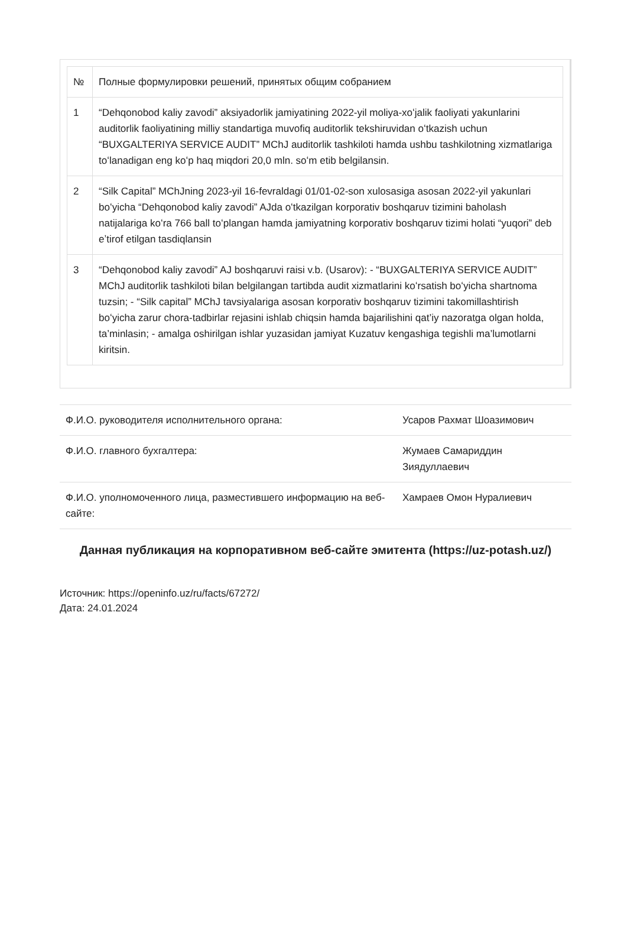| № | Полные формулировки решений, принятых общим собранием |
| 1 | “Dehqonobod kaliy zavodi” aksiyadorlik jamiyatining 2022-yil moliya-xoʻjalik faoliyati yakunlarini auditorlik faoliyatining milliy standartiga muvofiq auditorlik tekshiruvidan oʻtkazish uchun “BUXGALTERIYA SERVICE AUDIT” MChJ auditorlik tashkiloti hamda ushbu tashkilotning xizmatlariga toʻlanadigan eng koʻp haq miqdori 20,0 mln. soʻm etib belgilansin. |
| 2 | “Silk Capital” MChJning 2023-yil 16-fevraldagi 01/01-02-son xulosasiga asosan 2022-yil yakunlari boʻyicha “Dehqonobod kaliy zavodi” AJda oʻtkazilgan korporativ boshqaruv tizimini baholash natijalariga koʻra 766 ball toʻplangan hamda jamiyatning korporativ boshqaruv tizimi holati “yuqori” deb eʼtirof etilgan tasdiqlansin |
| 3 | “Dehqonobod kaliy zavodi” AJ boshqaruvi raisi v.b. (Usarov): - “BUXGALTERIYA SERVICE AUDIT” MChJ auditorlik tashkiloti bilan belgilangan tartibda audit xizmatlarini koʻrsatish boʻyicha shartnoma tuzsin; - “Silk capital” MChJ tavsiyalariga asosan korporativ boshqaruv tizimini takomillashtirish boʻyicha zarur chora-tadbirlar rejasini ishlab chiqsin hamda bajarilishini qat’iy nazoratga olgan holda, ta’minlasin; - amalga oshirilgan ishlar yuzasidan jamiyat Kuzatuv kengashiga tegishli ma’lumotlarni kiritsin. |
| Ф.И.О. руководителя исполнительного органа: | Усаров Рахмат Шоазимович |
| Ф.И.О. главного бухгалтера: | Жумаев Самариддин Зиядуллаевич |
| Ф.И.О. уполномоченного лица, разместившего информацию на веб-сайте: | Хамраев Омон Нуралиевич |
Данная публикация на корпоративном веб-сайте эмитента (https://uz-potash.uz/)
Источник: https://openinfo.uz/ru/facts/67272/
Дата: 24.01.2024